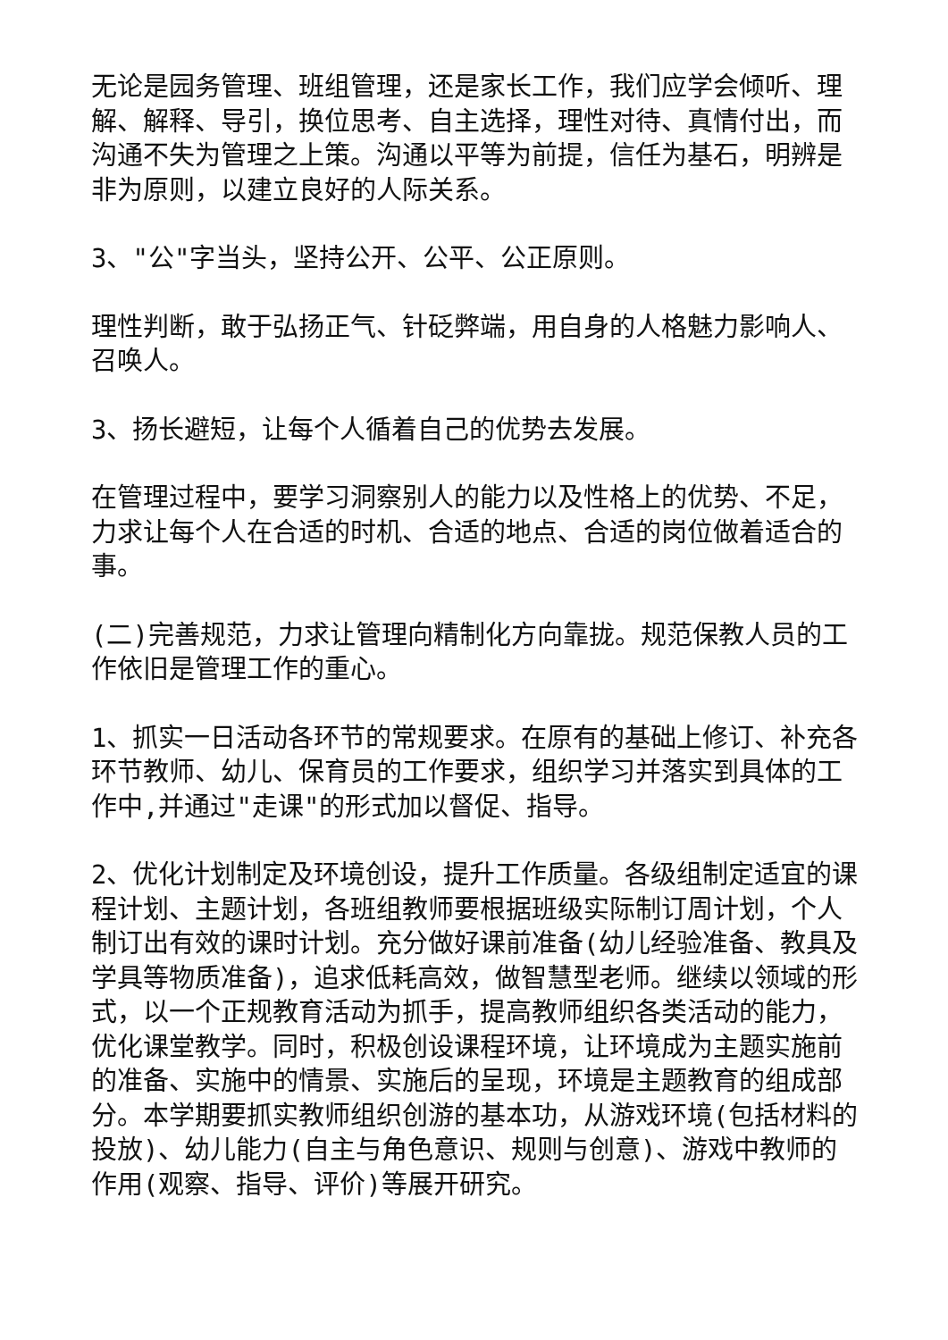无论是园务管理、班组管理，还是家长工作，我们应学会倾听、理解、解释、导引，换位思考、自主选择，理性对待、真情付出，而沟通不失为管理之上策。沟通以平等为前提，信任为基石，明辨是非为原则，以建立良好的人际关系。
3、"公"字当头，坚持公开、公平、公正原则。
理性判断，敢于弘扬正气、针砭弊端，用自身的人格魅力影响人、召唤人。
3、扬长避短，让每个人循着自己的优势去发展。
在管理过程中，要学习洞察别人的能力以及性格上的优势、不足，力求让每个人在合适的时机、合适的地点、合适的岗位做着适合的事。
(二)完善规范，力求让管理向精制化方向靠拢。规范保教人员的工作依旧是管理工作的重心。
1、抓实一日活动各环节的常规要求。在原有的基础上修订、补充各环节教师、幼儿、保育员的工作要求，组织学习并落实到具体的工作中,并通过"走课"的形式加以督促、指导。
2、优化计划制定及环境创设，提升工作质量。各级组制定适宜的课程计划、主题计划，各班组教师要根据班级实际制订周计划，个人制订出有效的课时计划。充分做好课前准备(幼儿经验准备、教具及学具等物质准备)，追求低耗高效，做智慧型老师。继续以领域的形式，以一个正规教育活动为抓手，提高教师组织各类活动的能力，优化课堂教学。同时，积极创设课程环境，让环境成为主题实施前的准备、实施中的情景、实施后的呈现，环境是主题教育的组成部分。本学期要抓实教师组织创游的基本功，从游戏环境(包括材料的投放)、幼儿能力(自主与角色意识、规则与创意)、游戏中教师的作用(观察、指导、评价)等展开研究。